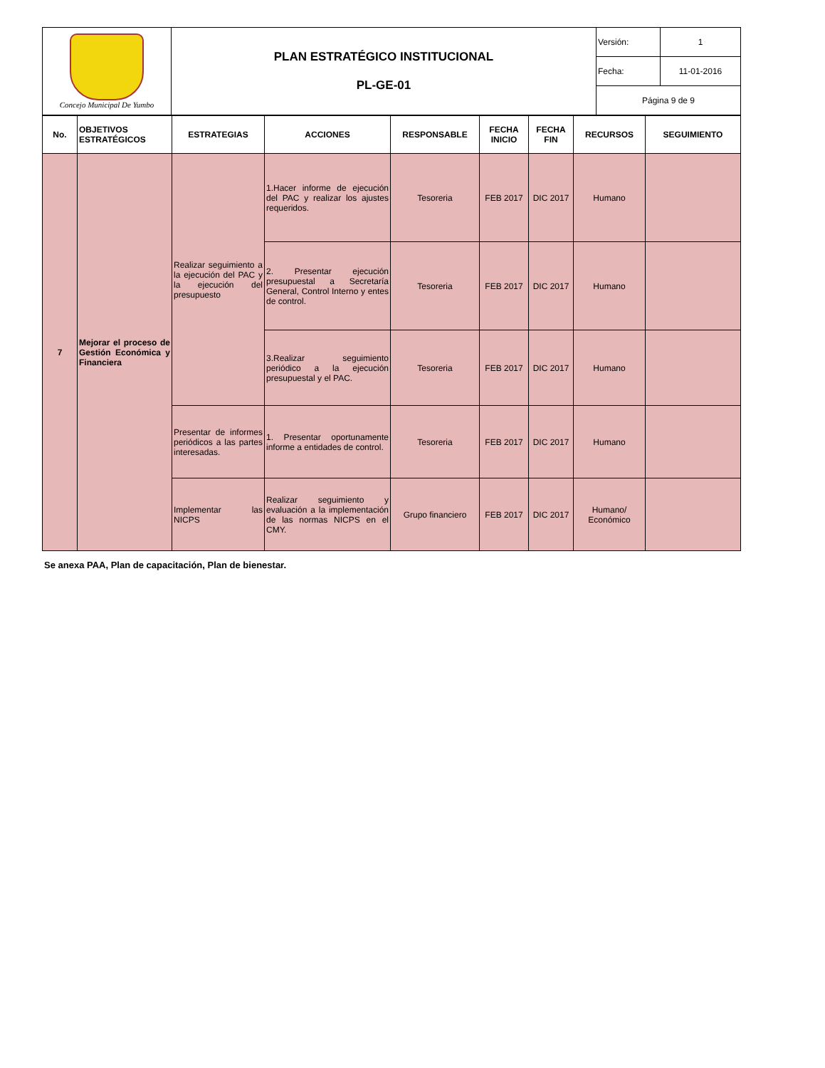| Concejo Municipal De Yumbo | PLAN ESTRATÉGICO INSTITUCIONAL PL-GE-01 | Versión: | 1 |
| | | Fecha: | 11-01-2016 |
| | | Página 9 de 9 | |
| No. | OBJETIVOS ESTRATÉGICOS | ESTRATEGIAS | ACCIONES | RESPONSABLE | FECHA INICIO | FECHA FIN | RECURSOS | SEGUIMIENTO |
| --- | --- | --- | --- | --- | --- | --- | --- | --- |
| 7 | Mejorar el proceso de Gestión Económica y Financiera | Realizar seguimiento a la ejecución del PAC y la ejecución del presupuesto | 1.Hacer informe de ejecución del PAC y realizar los ajustes requeridos. | Tesoreria | FEB 2017 | DIC 2017 | Humano | |
| | | | 2. Presentar ejecución presupuestal a Secretaría General, Control Interno y entes de control. | Tesoreria | FEB 2017 | DIC 2017 | Humano | |
| | | | 3.Realizar seguimiento periódico a la ejecución presupuestal y el PAC. | Tesoreria | FEB 2017 | DIC 2017 | Humano | |
| | | Presentar de informes periódicos a las partes interesadas. | 1. Presentar oportunamente informe a entidades de control. | Tesoreria | FEB 2017 | DIC 2017 | Humano | |
| | | Implementar las NICPS | Realizar seguimiento y evaluación a la implementación de las normas NICPS en el CMY. | Grupo financiero | FEB 2017 | DIC 2017 | Humano/ Económico | |
Se anexa PAA, Plan de capacitación, Plan de bienestar.